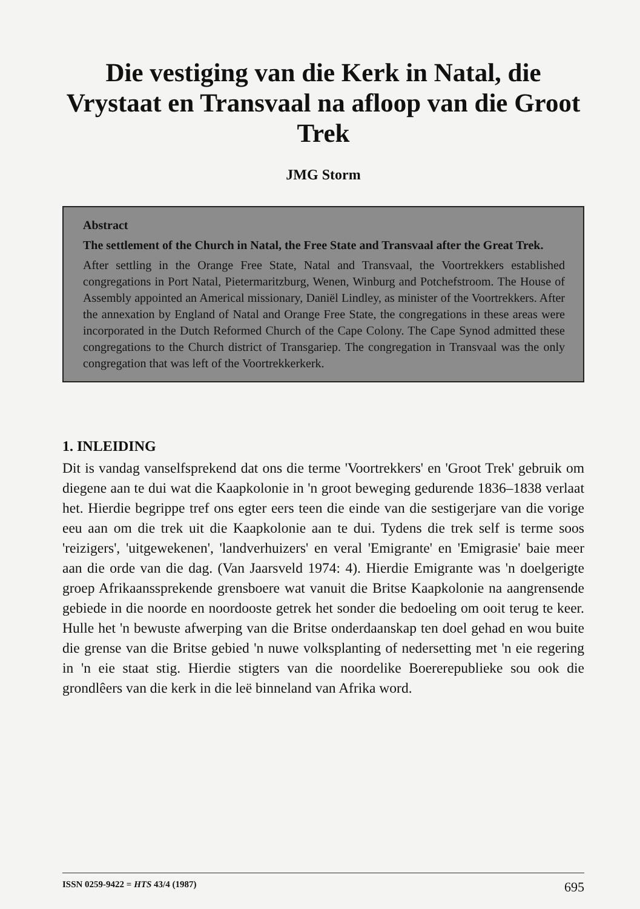Die vestiging van die Kerk in Natal, die Vrystaat en Transvaal na afloop van die Groot Trek
JMG Storm
Abstract
The settlement of the Church in Natal, the Free State and Transvaal after the Great Trek.
After settling in the Orange Free State, Natal and Transvaal, the Voortrekkers established congregations in Port Natal, Pietermaritzburg, Wenen, Winburg and Potchefstroom. The House of Assembly appointed an Americal missionary, Daniël Lindley, as minister of the Voortrekkers. After the annexation by England of Natal and Orange Free State, the congregations in these areas were incorporated in the Dutch Reformed Church of the Cape Colony. The Cape Synod admitted these congregations to the Church district of Transgariep. The congregation in Transvaal was the only congregation that was left of the Voortrekkerkerk.
1. INLEIDING
Dit is vandag vanselfsprekend dat ons die terme 'Voortrekkers' en 'Groot Trek' gebruik om diegene aan te dui wat die Kaapkolonie in 'n groot beweging gedurende 1836–1838 verlaat het. Hierdie begrippe tref ons egter eers teen die einde van die sestigerjare van die vorige eeu aan om die trek uit die Kaapkolonie aan te dui. Tydens die trek self is terme soos 'reizigers', 'uitgewekenen', 'landverhuizers' en veral 'Emigrante' en 'Emigrasie' baie meer aan die orde van die dag. (Van Jaarsveld 1974: 4). Hierdie Emigrante was 'n doelgerigte groep Afrikaanssprekende grensboere wat vanuit die Britse Kaapkolonie na aangrensende gebiede in die noorde en noordooste getrek het sonder die bedoeling om ooit terug te keer. Hulle het 'n bewuste afwerping van die Britse onderdaanskap ten doel gehad en wou buite die grense van die Britse gebied 'n nuwe volksplanting of nedersetting met 'n eie regering in 'n eie staat stig. Hierdie stigters van die noordelike Boererepublieke sou ook die grondlêers van die kerk in die leë binneland van Afrika word.
ISSN 0259-9422 = HTS 43/4 (1987) 695